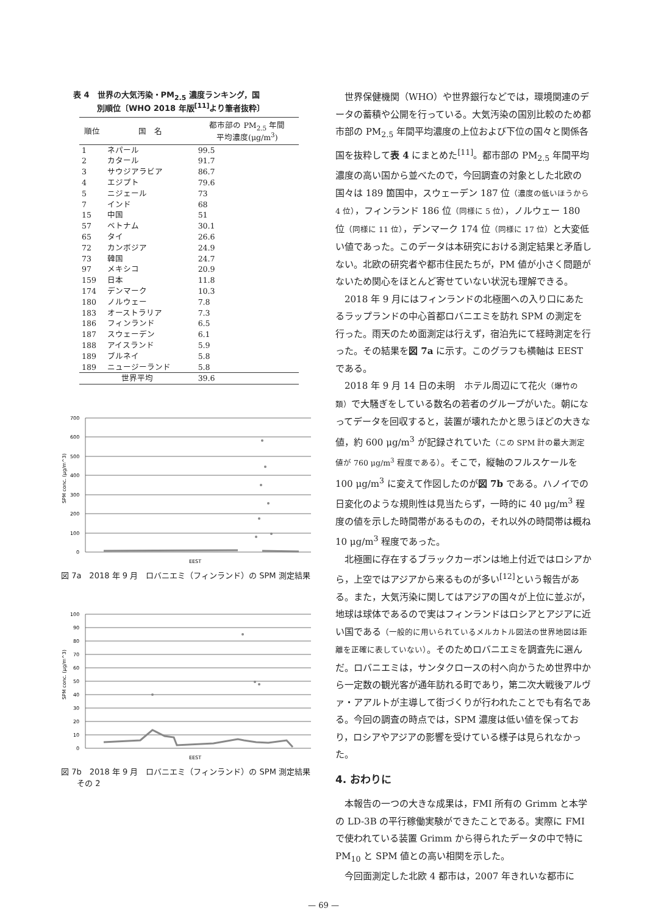表 4　世界の大気汚染・PM<sub>2.5</sub> 濃度ランキング，国
　　　別順位〔WHO 2018 年版<sup>[11]</sup>より筆者抜粋〕
| 順位 | 国 名 | 都市部の PM<sub>2.5</sub> 年間 平均濃度(μg/m<sup>3</sup>) |
| --- | --- | --- |
| 1 | ネパール | 99.5 |
| 2 | カタール | 91.7 |
| 3 | サウジアラビア | 86.7 |
| 4 | エジプト | 79.6 |
| 5 | ニジェール | 73 |
| 7 | インド | 68 |
| 15 | 中国 | 51 |
| 57 | ベトナム | 30.1 |
| 65 | タイ | 26.6 |
| 72 | カンボジア | 24.9 |
| 73 | 韓国 | 24.7 |
| 97 | メキシコ | 20.9 |
| 159 | 日本 | 11.8 |
| 174 | デンマーク | 10.3 |
| 180 | ノルウェー | 7.8 |
| 183 | オーストラリア | 7.3 |
| 186 | フィンランド | 6.5 |
| 187 | スウェーデン | 6.1 |
| 188 | アイスランド | 5.9 |
| 189 | ブルネイ | 5.8 |
| 189 | ニュージーランド | 5.8 |
| 世界平均 | | 39.6 |
700
600
500
400
300
200
100
0
SPM conc. (μg/m^3)
EEST
図 7a　2018 年 9 月　ロバニエミ（フィンランド）の SPM 測定結果
100
90
80
70
60
50
40
30
20
10
0
SPM conc. (μg/m^3)
EEST
図 7b　2018 年 9 月　ロバニエミ（フィンランド）の SPM 測定結果　その 2
世界保健機関（WHO）や世界銀行などでは，環境関連のデータの蓄積や公開を行っている。大気汚染の国別比較のため都市部の PM<sub>2.5</sub> 年間平均濃度の上位および下位の国々と関係各国を抜粋して表 4 にまとめた<sup>[11]</sup>。都市部の PM<sub>2.5</sub> 年間平均濃度の高い国から並べたので，今回調査の対象とした北欧の国々は 189 箇国中，スウェーデン 187 位（濃度の低いほうから 4 位），フィンランド 186 位（同様に 5 位），ノルウェー 180 位（同様に 11 位），デンマーク 174 位（同様に 17 位）と大変低い値であった。このデータは本研究における測定結果と矛盾しない。北欧の研究者や都市住民たちが，PM 値が小さく問題がないため関心をほとんど寄せていない状況も理解できる。
2018 年 9 月にはフィンランドの北極圏への入り口にあたるラップランドの中心首都ロバニエミを訪れ SPM の測定を行った。雨天のため面測定は行えず，宿泊先にて経時測定を行った。その結果を図 7a に示す。このグラフも横軸は EEST である。
2018 年 9 月 14 日の未明　ホテル周辺にて花火（爆竹の類）で大騒ぎをしている数名の若者のグループがいた。朝になってデータを回収すると，装置が壊れたかと思うほどの大きな値，約 600 μg/m<sup>3</sup> が記録されていた（この SPM 計の最大測定値が 760 μg/m<sup>3</sup> 程度である）。そこで，縦軸のフルスケールを 100 μg/m<sup>3</sup> に変えて作図したのが図 7b である。ハノイでの日変化のような規則性は見当たらず，一時的に 40 μg/m<sup>3</sup> 程度の値を示した時間帯があるものの，それ以外の時間帯は概ね 10 μg/m<sup>3</sup> 程度であった。
北極圏に存在するブラックカーボンは地上付近ではロシアから，上空ではアジアから来るものが多い<sup>[12]</sup>という報告がある。また，大気汚染に関してはアジアの国々が上位に並ぶが，地球は球体であるので実はフィンランドはロシアとアジアに近い国である（一般的に用いられているメルカトル図法の世界地図は距離を正確に表していない）。そのためロバニエミを調査先に選んだ。ロバニエミは，サンタクロースの村へ向かうため世界中から一定数の観光客が通年訪れる町であり，第二次大戦後アルヴァ・アアルトが主導して街づくりが行われたことでも有名である。今回の調査の時点では，SPM 濃度は低い値を保っており，ロシアやアジアの影響を受けている様子は見られなかった。
4. おわりに
本報告の一つの大きな成果は，FMI 所有の Grimm と本学の LD-3B の平行稼働実験ができたことである。実際に FMI で使われている装置 Grimm から得られたデータの中で特に PM<sub>10</sub> と SPM 値との高い相関を示した。
今回面測定した北欧 4 都市は，2007 年きれいな都市に
— 69 —